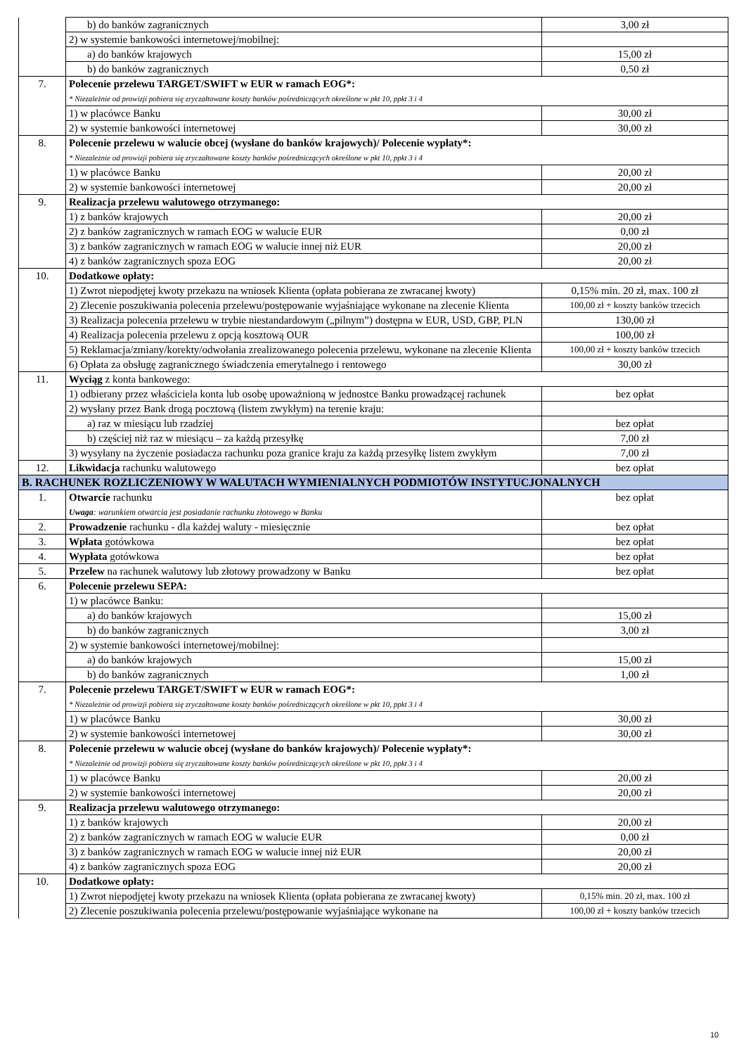| | b) do banków zagranicznych | 3,00 zł |
| | 2) w systemie bankowości internetowej/mobilnej: | |
| | a) do banków krajowych | 15,00 zł |
| | b) do banków zagranicznych | 0,50 zł |
| 7. | Polecenie przelewu TARGET/SWIFT w EUR w ramach EOG*: * Niezależnie od prowizji pobiera się zryczałtowane koszty banków pośredniczących określone w pkt 10, ppkt 3 i 4 | |
| | 1) w placówce Banku | 30,00 zł |
| | 2) w systemie bankowości internetowej | 30,00 zł |
| 8. | Polecenie przelewu w walucie obcej (wysłane do banków krajowych)/ Polecenie wypłaty*: * Niezależnie od prowizji pobiera się zryczałtowane koszty banków pośredniczących określone w pkt 10, ppkt 3 i 4 | |
| | 1) w placówce Banku | 20,00 zł |
| | 2) w systemie bankowości internetowej | 20,00 zł |
| 9. | Realizacja przelewu walutowego otrzymanego: | |
| | 1) z banków krajowych | 20,00 zł |
| | 2) z banków zagranicznych w ramach EOG w walucie EUR | 0,00 zł |
| | 3) z banków zagranicznych w ramach EOG w walucie innej niż EUR | 20,00 zł |
| | 4) z banków zagranicznych spoza EOG | 20,00 zł |
| 10. | Dodatkowe opłaty: | |
| | 1) Zwrot niepodjętej kwoty przekazu na wniosek Klienta (opłata pobierana ze zwracanej kwoty) | 0,15% min. 20 zł, max. 100 zł |
| | 2) Zlecenie poszukiwania polecenia przelewu/postępowanie wyjaśniające wykonane na zlecenie Klienta | 100,00 zł + koszty banków trzecich |
| | 3) Realizacja polecenia przelewu w trybie niestandardowym („pilnym”) dostępna w EUR, USD, GBP, PLN | 130,00 zł |
| | 4) Realizacja polecenia przelewu z opcją kosztową OUR | 100,00 zł |
| | 5) Reklamacja/zmiany/korekty/odwołania zrealizowanego polecenia przelewu, wykonane na zlecenie Klienta | 100,00 zł + koszty banków trzecich |
| | 6) Opłata za obsługę zagranicznego świadczenia emerytalnego i rentowego | 30,00 zł |
| 11. | Wyciąg z konta bankowego: | |
| | 1) odbierany przez właściciela konta lub osobę upoważnioną w jednostce Banku prowadzącej rachunek | bez opłat |
| | 2) wysłany przez Bank drogą pocztową (listem zwykłym) na terenie kraju: | |
| | a) raz w miesiącu lub rzadziej | bez opłat |
| | b) częściej niż raz w miesiącu – za każdą przesyłkę | 7,00 zł |
| | 3) wysyłany na życzenie posiadacza rachunku poza granice kraju za każdą przesyłkę listem zwykłym | 7,00 zł |
| 12. | Likwidacja rachunku walutowego | bez opłat |
| B. RACHUNEK ROZLICZENIOWY W WALUTACH WYMIENIALNYCH PODMIOTÓW INSTYTUCJONALNYCH | | |
| 1. | Otwarcie rachunku Uwaga : warunkiem otwarcia jest posiadanie rachunku złotowego w Banku | bez opłat |
| 2. | Prowadzenie rachunku - dla każdej waluty - miesięcznie | bez opłat |
| 3. | Wpłata gotówkowa | bez opłat |
| 4. | Wypłata gotówkowa | bez opłat |
| 5. | Przelew na rachunek walutowy lub złotowy prowadzony w Banku | bez opłat |
| 6. | Polecenie przelewu SEPA: | |
| | 1) w placówce Banku: | |
| | a) do banków krajowych | 15,00 zł |
| | b) do banków zagranicznych | 3,00 zł |
| | 2) w systemie bankowości internetowej/mobilnej: | |
| | a) do banków krajowych | 15,00 zł |
| | b) do banków zagranicznych | 1,00 zł |
| 7. | Polecenie przelewu TARGET/SWIFT w EUR w ramach EOG*: * Niezależnie od prowizji pobiera się zryczałtowane koszty banków pośredniczących określone w pkt 10, ppkt 3 i 4 | |
| | 1) w placówce Banku | 30,00 zł |
| | 2) w systemie bankowości internetowej | 30,00 zł |
| 8. | Polecenie przelewu w walucie obcej (wysłane do banków krajowych)/ Polecenie wypłaty*: * Niezależnie od prowizji pobiera się zryczałtowane koszty banków pośredniczących określone w pkt 10, ppkt 3 i 4 | |
| | 1) w placówce Banku | 20,00 zł |
| | 2) w systemie bankowości internetowej | 20,00 zł |
| 9. | Realizacja przelewu walutowego otrzymanego: | |
| | 1) z banków krajowych | 20,00 zł |
| | 2) z banków zagranicznych w ramach EOG w walucie EUR | 0,00 zł |
| | 3) z banków zagranicznych w ramach EOG w walucie innej niż EUR | 20,00 zł |
| | 4) z banków zagranicznych spoza EOG | 20,00 zł |
| 10. | Dodatkowe opłaty: | |
| | 1) Zwrot niepodjętej kwoty przekazu na wniosek Klienta (opłata pobierana ze zwracanej kwoty) | 0,15% min. 20 zł, max. 100 zł |
| | 2) Zlecenie poszukiwania polecenia przelewu/postępowanie wyjaśniające wykonane na | 100,00 zł + koszty banków trzecich |
10